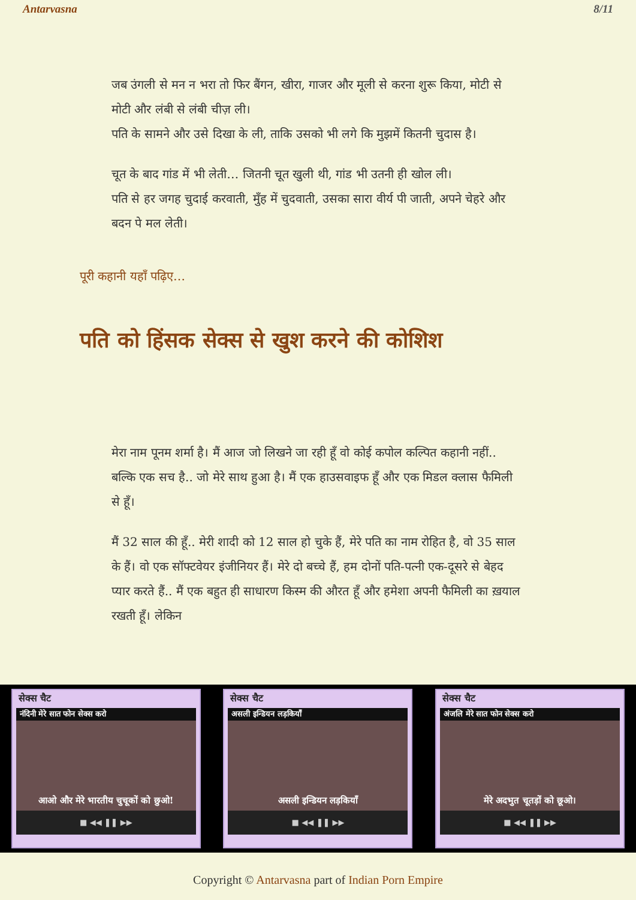Antarvasna 8/11
जब उंगली से मन न भरा तो फिर बैंगन, खीरा, गाजर और मूली से करना शुरू किया, मोटी से मोटी और लंबी से लंबी चीज़ ली।
पति के सामने और उसे दिखा के ली, ताकि उसको भी लगे कि मुझमें कितनी चुदास है।
चूत के बाद गांड में भी लेती… जितनी चूत खुली थी, गांड भी उतनी ही खोल ली।
पति से हर जगह चुदाई करवाती, मुँह में चुदवाती, उसका सारा वीर्य पी जाती, अपने चेहरे और बदन पे मल लेती।
पूरी कहानी यहाँ पढ़िए…
पति को हिंसक सेक्स से खुश करने की कोशिश
मेरा नाम पूनम शर्मा है। मैं आज जो लिखने जा रही हूँ वो कोई कपोल कल्पित कहानी नहीं.. बल्कि एक सच है.. जो मेरे साथ हुआ है। मैं एक हाउसवाइफ हूँ और एक मिडल क्लास फैमिली से हूँ।
मैं 32 साल की हूँ.. मेरी शादी को 12 साल हो चुके हैं, मेरे पति का नाम रोहित है, वो 35 साल के हैं। वो एक सॉफ्टवेयर इंजीनियर हैं। मेरे दो बच्चे हैं, हम दोनों पति-पत्नी एक-दूसरे से बेहद प्यार करते हैं.. मैं एक बहुत ही साधारण किस्म की औरत हूँ और हमेशा अपनी फैमिली का ख़याल रखती हूँ। लेकिन
सेक्स चैट
नंदिनी मेरे सात फोन सेक्स करो
आओ और मेरे भारतीय चुचूकों को छुओ!
■ ◀◀ ❚❚ ▶▶
सेक्स चैट
असली इन्डियन लड़कियाँ
असली इन्डियन लड़कियाँ
■ ◀◀ ❚❚ ▶▶
सेक्स चैट
अंजलि मेरे सात फोन सेक्स करो
मेरे अदभुत चूतड़ों को छूओ।
■ ◀◀ ❚❚ ▶▶
Copyright © Antarvasna part of Indian Porn Empire